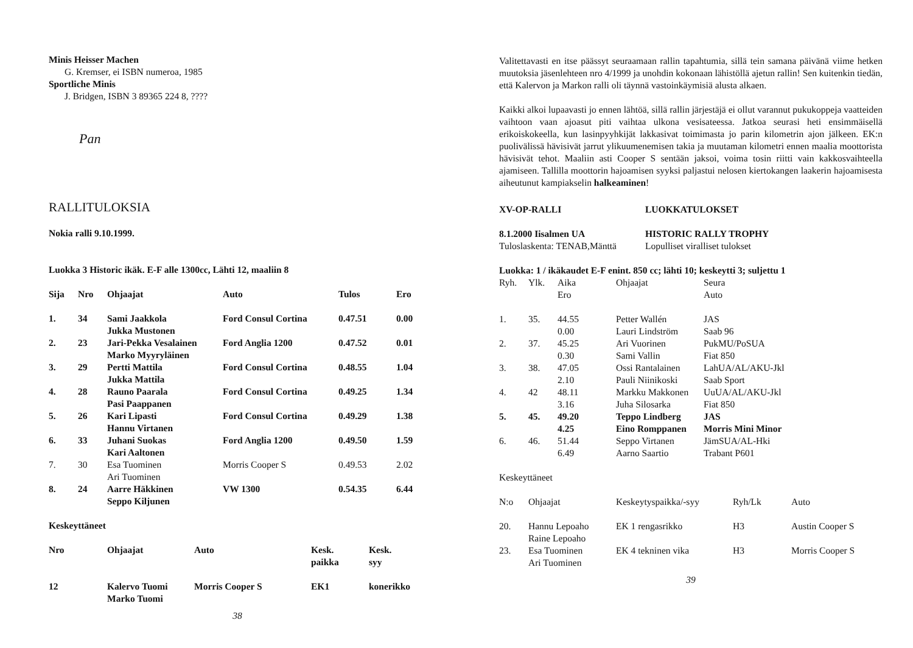Minis Heisser Machen
G. Kremser, ei ISBN numeroa, 1985
Sportliche Minis
J. Bridgen, ISBN 3 89365 224 8, ????
Pan
RALLITULOKSIA
Nokia ralli 9.10.1999.
Luokka 3 Historic ikäk. E-F alle 1300cc, Lähti 12, maaliin 8
| Sija | Nro | Ohjaajat | Auto | Tulos | Ero |
| --- | --- | --- | --- | --- | --- |
| 1. | 34 | Sami Jaakkola Jukka Mustonen | Ford Consul Cortina | 0.47.51 | 0.00 |
| 2. | 23 | Jari-Pekka Vesalainen Marko Myyryläinen | Ford Anglia 1200 | 0.47.52 | 0.01 |
| 3. | 29 | Pertti Mattila Jukka Mattila | Ford Consul Cortina | 0.48.55 | 1.04 |
| 4. | 28 | Rauno Paarala Pasi Paappanen | Ford Consul Cortina | 0.49.25 | 1.34 |
| 5. | 26 | Kari Lipasti Hannu Virtanen | Ford Consul Cortina | 0.49.29 | 1.38 |
| 6. | 33 | Juhani Suokas Kari Aaltonen | Ford Anglia 1200 | 0.49.50 | 1.59 |
| 7. | 30 | Esa Tuominen Ari Tuominen | Morris Cooper S | 0.49.53 | 2.02 |
| 8. | 24 | Aarre Häkkinen Seppo Kiljunen | VW 1300 | 0.54.35 | 6.44 |
Keskeyttäneet
| Nro | Ohjaajat | Auto | Kesk. paikka | Kesk. syy |
| --- | --- | --- | --- | --- |
| 12 | Kalervo Tuomi Marko Tuomi | Morris Cooper S | EK1 | konerikko |
38
Valitettavasti en itse päässyt seuraamaan rallin tapahtumia, sillä tein samana päivänä viime hetken muutoksia jäsenlehteen nro 4/1999 ja unohdin kokonaan lähistöllä ajetun rallin! Sen kuitenkin tiedän, että Kalervon ja Markon ralli oli täynnä vastoinkäymisiä alusta alkaen.
Kaikki alkoi lupaavasti jo ennen lähtöä, sillä rallin järjestäjä ei ollut varannut pukukoppeja vaatteiden vaihtoon vaan ajoasut piti vaihtaa ulkona vesisateessa. Jatkoa seurasi heti ensimmäisellä erikoiskokeella, kun lasinpyyhkijät lakkasivat toimimasta jo parin kilometrin ajon jälkeen. EK:n puolivälissä hävisivät jarrut ylikuumenemisen takia ja muutaman kilometri ennen maalia moottorista hävisivät tehot. Maaliin asti Cooper S sentään jaksoi, voima tosin riitti vain kakkosvaihteella ajamiseen. Tallilla moottorin hajoamisen syyksi paljastui nelosen kiertokangen laakerin hajoamisesta aiheutunut kampiakselin halkeaminen!
| XV-OP-RALLI | LUOKKATULOKSET |
| 8.1.2000 Iisalmen UA Tuloslaskenta: TENAB,Mänttä | HISTORIC RALLY TROPHY Lopulliset viralliset tulokset |
Luokka: 1 / ikäkaudet E-F enint. 850 cc; lähti 10; keskeytti 3; suljettu 1
| Ryh. | Ylk. | Aika Ero | Ohjaajat | Seura Auto |
| 1. | 35. | 44.55 0.00 | Petter Wallén Lauri Lindström | JAS Saab 96 |
| 2. | 37. | 45.25 0.30 | Ari Vuorinen Sami Vallin | PukMU/PoSUA Fiat 850 |
| 3. | 38. | 47.05 2.10 | Ossi Rantalainen Pauli Niinikoski | LahUA/AL/AKU-Jkl Saab Sport |
| 4. | 42 | 48.11 3.16 | Markku Makkonen Juha Silosarka | UuUA/AL/AKU-Jkl Fiat 850 |
| 5. | 45. | 49.20 4.25 | Teppo Lindberg Eino Romppanen | JAS Morris Mini Minor |
| 6. | 46. | 51.44 6.49 | Seppo Virtanen Aarno Saartio | JämSUA/AL-Hki Trabant P601 |
Keskeyttäneet
| N:o | Ohjaajat | Keskeytyspaikka/-syy | Ryh/Lk | Auto |
| 20. | Hannu Lepoaho Raine Lepoaho | EK 1 rengasrikko | H3 | Austin Cooper S |
| 23. | Esa Tuominen Ari Tuominen | EK 4 tekninen vika | H3 | Morris Cooper S |
39